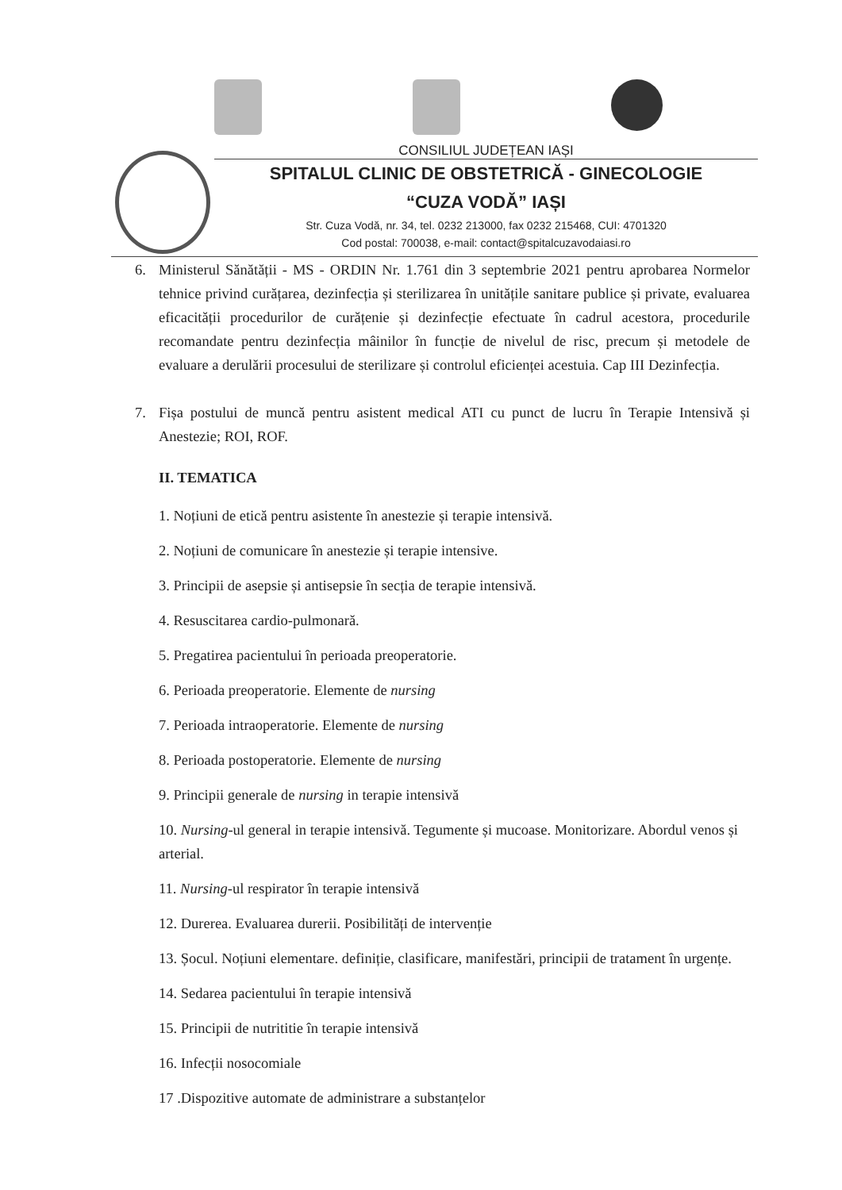CONSILIUL JUDEȚEAN IAȘI
SPITALUL CLINIC DE OBSTETRICĂ - GINECOLOGIE
“CUZA VODĂ” IAȘI
Str. Cuza Vodă, nr. 34, tel. 0232 213000, fax 0232 215468, CUI: 4701320
Cod postal: 700038, e-mail: contact@spitalcuzavodaiasi.ro
6. Ministerul Sănătății - MS - ORDIN Nr. 1.761 din 3 septembrie 2021 pentru aprobarea Normelor tehnice privind curățarea, dezinfecția și sterilizarea în unitățile sanitare publice și private, evaluarea eficacității procedurilor de curățenie și dezinfecție efectuate în cadrul acestora, procedurile recomandate pentru dezinfecția mâinilor în funcție de nivelul de risc, precum și metodele de evaluare a derulării procesului de sterilizare și controlul eficienței acestuia. Cap III Dezinfecția.
7. Fișa postului de muncă pentru asistent medical ATI cu punct de lucru în Terapie Intensivă și Anestezie; ROI, ROF.
II. TEMATICA
1. Noțiuni de etică pentru asistente în anestezie și terapie intensivă.
2. Noțiuni de comunicare în anestezie și terapie intensive.
3. Principii de asepsie și antisepsie în secția de terapie intensivă.
4. Resuscitarea cardio-pulmonară.
5. Pregatirea pacientului în perioada preoperatorie.
6. Perioada preoperatorie. Elemente de nursing
7. Perioada intraoperatorie. Elemente de nursing
8. Perioada postoperatorie. Elemente de nursing
9. Principii generale de nursing in terapie intensivă
10. Nursing-ul general in terapie intensivă. Tegumente și mucoase. Monitorizare. Abordul venos și arterial.
11. Nursing-ul respirator în terapie intensivă
12. Durerea. Evaluarea durerii. Posibilități de intervenție
13. Șocul. Noțiuni elementare. definiție, clasificare, manifestări, principii de tratament în urgențe.
14. Sedarea pacientului în terapie intensivă
15. Principii de nutrititie în terapie intensivă
16. Infecții nosocomiale
17 .Dispozitive automate de administrare a substanțelor